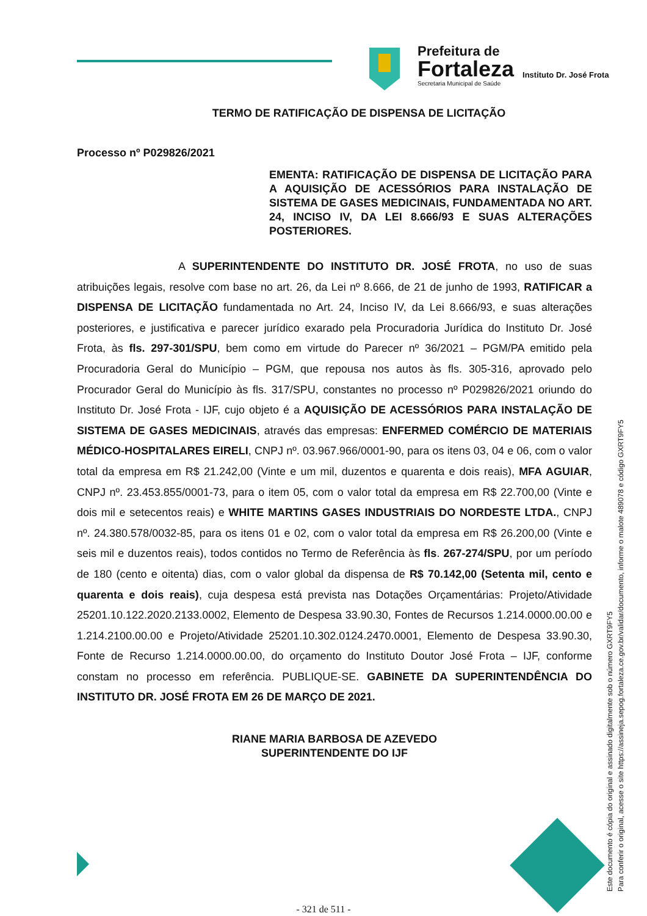Prefeitura de
Fortaleza
Secretaria Municipal de Saúde
Instituto Dr. José Frota
TERMO DE RATIFICAÇÃO DE DISPENSA DE LICITAÇÃO
Processo nº P029826/2021
EMENTA: RATIFICAÇÃO DE DISPENSA DE LICITAÇÃO PARA A AQUISIÇÃO DE ACESSÓRIOS PARA INSTALAÇÃO DE SISTEMA DE GASES MEDICINAIS, FUNDAMENTADA NO ART. 24, INCISO IV, DA LEI 8.666/93 E SUAS ALTERAÇÕES POSTERIORES.
A SUPERINTENDENTE DO INSTITUTO DR. JOSÉ FROTA, no uso de suas atribuições legais, resolve com base no art. 26, da Lei nº 8.666, de 21 de junho de 1993, RATIFICAR a DISPENSA DE LICITAÇÃO fundamentada no Art. 24, Inciso IV, da Lei 8.666/93, e suas alterações posteriores, e justificativa e parecer jurídico exarado pela Procuradoria Jurídica do Instituto Dr. José Frota, às fls. 297-301/SPU, bem como em virtude do Parecer nº 36/2021 – PGM/PA emitido pela Procuradoria Geral do Município – PGM, que repousa nos autos às fls. 305-316, aprovado pelo Procurador Geral do Município às fls. 317/SPU, constantes no processo nº P029826/2021 oriundo do Instituto Dr. José Frota - IJF, cujo objeto é a AQUISIÇÃO DE ACESSÓRIOS PARA INSTALAÇÃO DE SISTEMA DE GASES MEDICINAIS, através das empresas: ENFERMED COMÉRCIO DE MATERIAIS MÉDICO-HOSPITALARES EIRELI, CNPJ nº. 03.967.966/0001-90, para os itens 03, 04 e 06, com o valor total da empresa em R$ 21.242,00 (Vinte e um mil, duzentos e quarenta e dois reais), MFA AGUIAR, CNPJ nº. 23.453.855/0001-73, para o item 05, com o valor total da empresa em R$ 22.700,00 (Vinte e dois mil e setecentos reais) e WHITE MARTINS GASES INDUSTRIAIS DO NORDESTE LTDA., CNPJ nº. 24.380.578/0032-85, para os itens 01 e 02, com o valor total da empresa em R$ 26.200,00 (Vinte e seis mil e duzentos reais), todos contidos no Termo de Referência às fls. 267-274/SPU, por um período de 180 (cento e oitenta) dias, com o valor global da dispensa de R$ 70.142,00 (Setenta mil, cento e quarenta e dois reais), cuja despesa está prevista nas Dotações Orçamentárias: Projeto/Atividade 25201.10.122.2020.2133.0002, Elemento de Despesa 33.90.30, Fontes de Recursos 1.214.0000.00.00 e 1.214.2100.00.00 e Projeto/Atividade 25201.10.302.0124.2470.0001, Elemento de Despesa 33.90.30, Fonte de Recurso 1.214.0000.00.00, do orçamento do Instituto Doutor José Frota – IJF, conforme constam no processo em referência. PUBLIQUE-SE. GABINETE DA SUPERINTENDÊNCIA DO INSTITUTO DR. JOSÉ FROTA EM 26 DE MARÇO DE 2021.
RIANE MARIA BARBOSA DE AZEVEDO
SUPERINTENDENTE DO IJF
Este documento é cópia do original e assinado digitalmente sob o número GXRT9FY5
Para conferir o original, acesse o site https://assineja.sepog.fortaleza.ce.gov.br/validar/documento, informe o malote 489078 e código GXRT9FY5
- 321 de 511 -